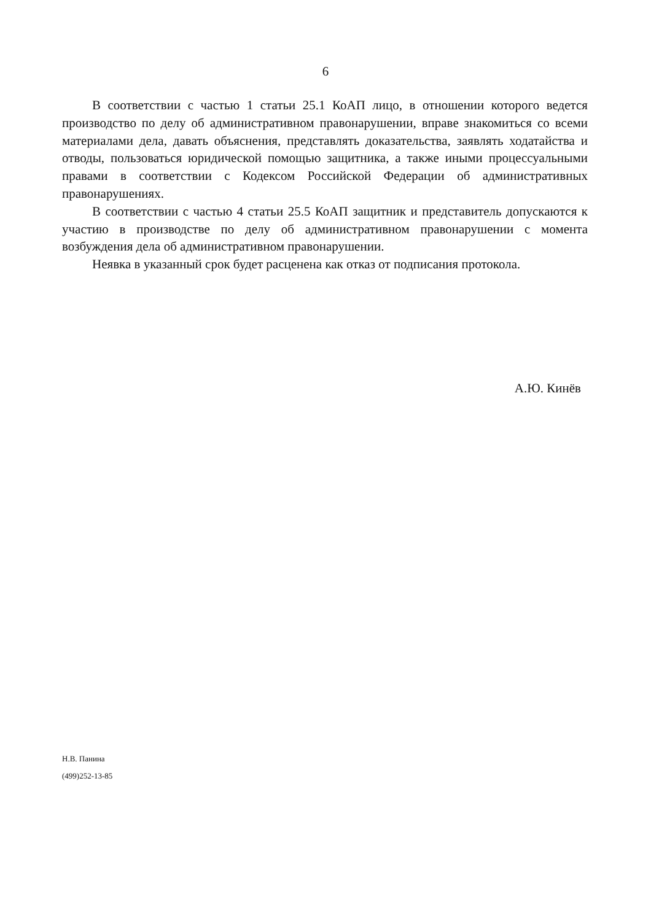6
В соответствии с частью 1 статьи 25.1 КоАП лицо, в отношении которого ведется производство по делу об административном правонарушении, вправе знакомиться со всеми материалами дела, давать объяснения, представлять доказательства, заявлять ходатайства и отводы, пользоваться юридической помощью защитника, а также иными процессуальными правами в соответствии с Кодексом Российской Федерации об административных правонарушениях.
В соответствии с частью 4 статьи 25.5 КоАП защитник и представитель допускаются к участию в производстве по делу об административном правонарушении с момента возбуждения дела об административном правонарушении.
Неявка в указанный срок будет расценена как отказ от подписания протокола.
А.Ю. Кинёв
Н.В. Панина
(499)252-13-85